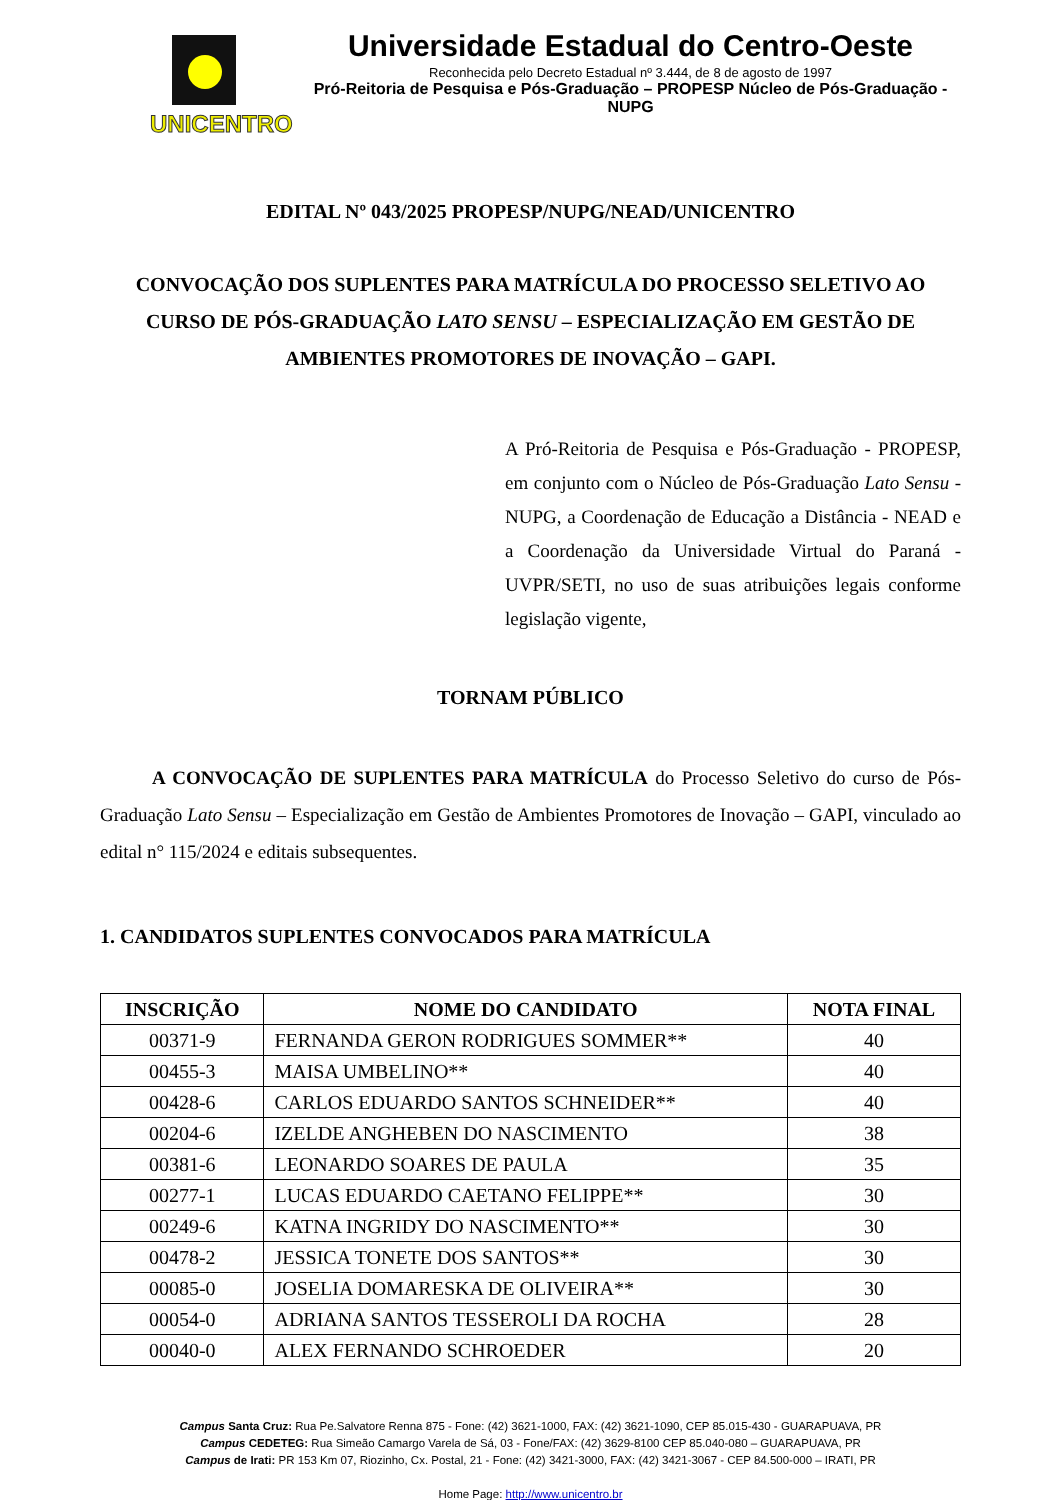UNICENTRO
Universidade Estadual do Centro-Oeste
Reconhecida pelo Decreto Estadual nº 3.444, de 8 de agosto de 1997
Pró-Reitoria de Pesquisa e Pós-Graduação – PROPESP Núcleo de Pós-Graduação - NUPG
EDITAL Nº 043/2025 PROPESP/NUPG/NEAD/UNICENTRO
CONVOCAÇÃO DOS SUPLENTES PARA MATRÍCULA DO PROCESSO SELETIVO AO CURSO DE PÓS-GRADUAÇÃO LATO SENSU – ESPECIALIZAÇÃO EM GESTÃO DE AMBIENTES PROMOTORES DE INOVAÇÃO – GAPI.
A Pró-Reitoria de Pesquisa e Pós-Graduação - PROPESP, em conjunto com o Núcleo de Pós-Graduação Lato Sensu - NUPG, a Coordenação de Educação a Distância - NEAD e a Coordenação da Universidade Virtual do Paraná - UVPR/SETI, no uso de suas atribuições legais conforme legislação vigente,
TORNAM PÚBLICO
A CONVOCAÇÃO DE SUPLENTES PARA MATRÍCULA do Processo Seletivo do curso de Pós-Graduação Lato Sensu – Especialização em Gestão de Ambientes Promotores de Inovação – GAPI, vinculado ao edital n° 115/2024 e editais subsequentes.
1. CANDIDATOS SUPLENTES CONVOCADOS PARA MATRÍCULA
| INSCRIÇÃO | NOME DO CANDIDATO | NOTA FINAL |
| --- | --- | --- |
| 00371-9 | FERNANDA GERON RODRIGUES SOMMER** | 40 |
| 00455-3 | MAISA UMBELINO** | 40 |
| 00428-6 | CARLOS EDUARDO SANTOS SCHNEIDER** | 40 |
| 00204-6 | IZELDE ANGHEBEN DO NASCIMENTO | 38 |
| 00381-6 | LEONARDO SOARES DE PAULA | 35 |
| 00277-1 | LUCAS EDUARDO CAETANO FELIPPE** | 30 |
| 00249-6 | KATNA INGRIDY DO NASCIMENTO** | 30 |
| 00478-2 | JESSICA TONETE DOS SANTOS** | 30 |
| 00085-0 | JOSELIA DOMARESKA DE OLIVEIRA** | 30 |
| 00054-0 | ADRIANA SANTOS TESSEROLI DA ROCHA | 28 |
| 00040-0 | ALEX FERNANDO SCHROEDER | 20 |
Campus Santa Cruz: Rua Pe.Salvatore Renna 875 - Fone: (42) 3621-1000, FAX: (42) 3621-1090, CEP 85.015-430 - GUARAPUAVA, PR
Campus CEDETEG: Rua Simeão Camargo Varela de Sá, 03 - Fone/FAX: (42) 3629-8100 CEP 85.040-080 – GUARAPUAVA, PR
Campus de Irati: PR 153 Km 07, Riozinho, Cx. Postal, 21 - Fone: (42) 3421-3000, FAX: (42) 3421-3067 - CEP 84.500-000 – IRATI, PR
Home Page: http://www.unicentro.br